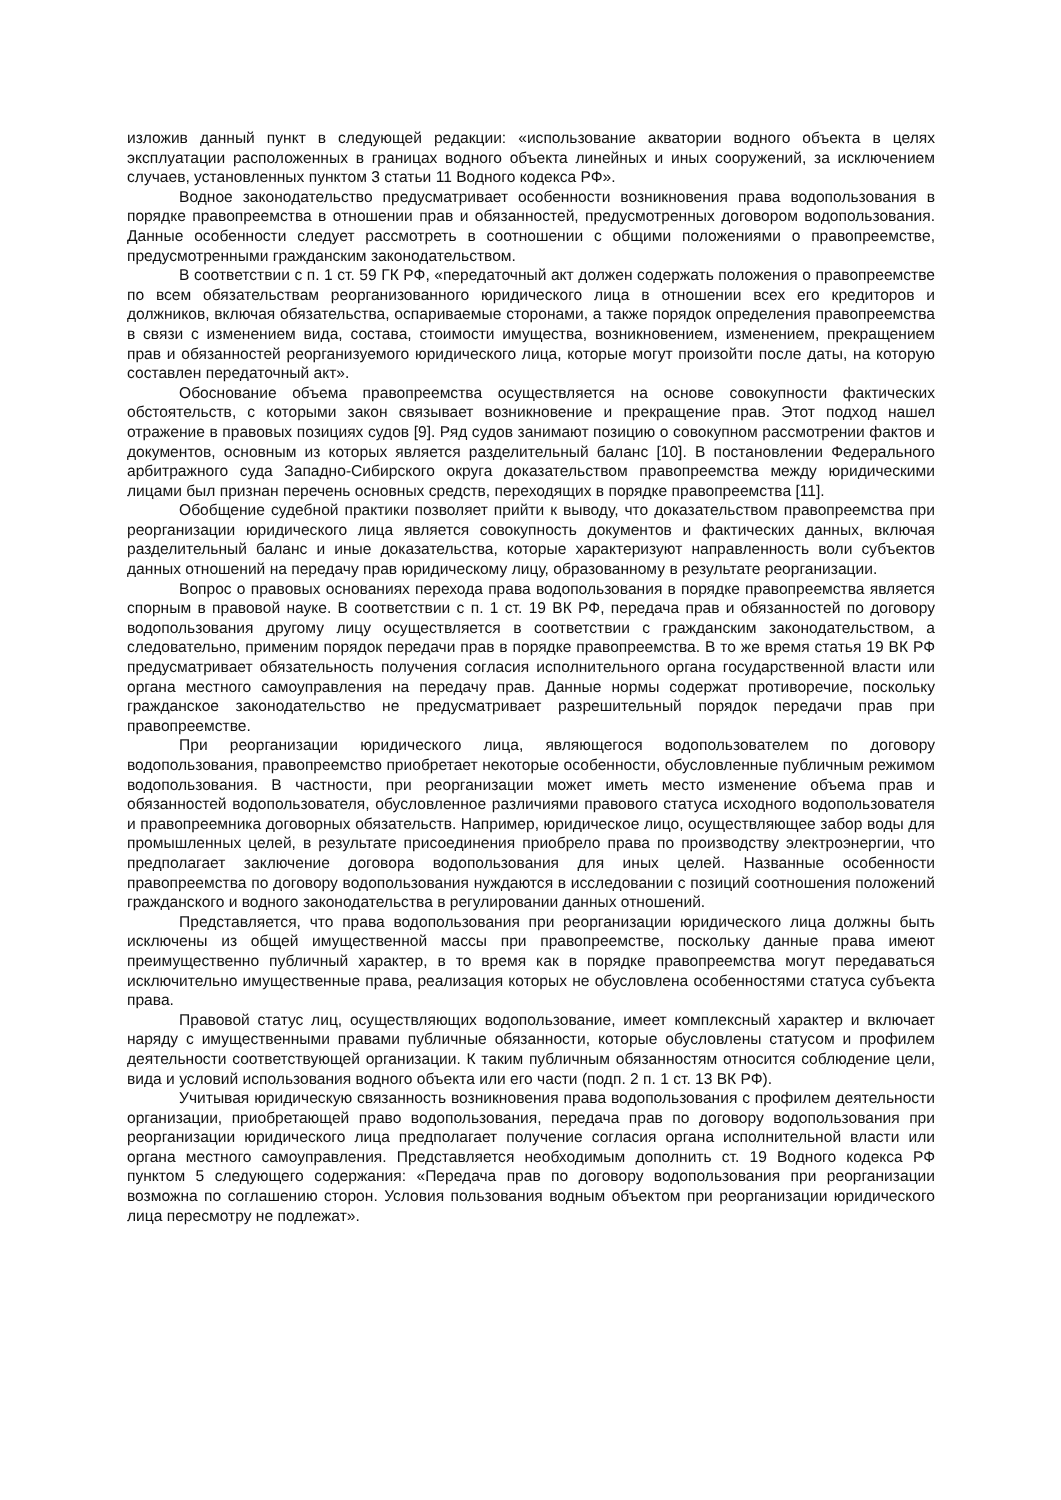изложив данный пункт в следующей редакции: «использование акватории водного объекта в целях эксплуатации расположенных в границах водного объекта линейных и иных сооружений, за исключением случаев, установленных пунктом 3 статьи 11 Водного кодекса РФ».
Водное законодательство предусматривает особенности возникновения права водопользования в порядке правопреемства в отношении прав и обязанностей, предусмотренных договором водопользования. Данные особенности следует рассмотреть в соотношении с общими положениями о правопреемстве, предусмотренными гражданским законодательством.
В соответствии с п. 1 ст. 59 ГК РФ, «передаточный акт должен содержать положения о правопреемстве по всем обязательствам реорганизованного юридического лица в отношении всех его кредиторов и должников, включая обязательства, оспариваемые сторонами, а также порядок определения правопреемства в связи с изменением вида, состава, стоимости имущества, возникновением, изменением, прекращением прав и обязанностей реорганизуемого юридического лица, которые могут произойти после даты, на которую составлен передаточный акт».
Обоснование объема правопреемства осуществляется на основе совокупности фактических обстоятельств, с которыми закон связывает возникновение и прекращение прав. Этот подход нашел отражение в правовых позициях судов [9]. Ряд судов занимают позицию о совокупном рассмотрении фактов и документов, основным из которых является разделительный баланс [10]. В постановлении Федерального арбитражного суда Западно-Сибирского округа доказательством правопреемства между юридическими лицами был признан перечень основных средств, переходящих в порядке правопреемства [11].
Обобщение судебной практики позволяет прийти к выводу, что доказательством правопреемства при реорганизации юридического лица является совокупность документов и фактических данных, включая разделительный баланс и иные доказательства, которые характеризуют направленность воли субъектов данных отношений на передачу прав юридическому лицу, образованному в результате реорганизации.
Вопрос о правовых основаниях перехода права водопользования в порядке правопреемства является спорным в правовой науке. В соответствии с п. 1 ст. 19 ВК РФ, передача прав и обязанностей по договору водопользования другому лицу осуществляется в соответствии с гражданским законодательством, а следовательно, применим порядок передачи прав в порядке правопреемства. В то же время статья 19 ВК РФ предусматривает обязательность получения согласия исполнительного органа государственной власти или органа местного самоуправления на передачу прав. Данные нормы содержат противоречие, поскольку гражданское законодательство не предусматривает разрешительный порядок передачи прав при правопреемстве.
При реорганизации юридического лица, являющегося водопользователем по договору водопользования, правопреемство приобретает некоторые особенности, обусловленные публичным режимом водопользования. В частности, при реорганизации может иметь место изменение объема прав и обязанностей водопользователя, обусловленное различиями правового статуса исходного водопользователя и правопреемника договорных обязательств. Например, юридическое лицо, осуществляющее забор воды для промышленных целей, в результате присоединения приобрело права по производству электроэнергии, что предполагает заключение договора водопользования для иных целей. Названные особенности правопреемства по договору водопользования нуждаются в исследовании с позиций соотношения положений гражданского и водного законодательства в регулировании данных отношений.
Представляется, что права водопользования при реорганизации юридического лица должны быть исключены из общей имущественной массы при правопреемстве, поскольку данные права имеют преимущественно публичный характер, в то время как в порядке правопреемства могут передаваться исключительно имущественные права, реализация которых не обусловлена особенностями статуса субъекта права.
Правовой статус лиц, осуществляющих водопользование, имеет комплексный характер и включает наряду с имущественными правами публичные обязанности, которые обусловлены статусом и профилем деятельности соответствующей организации. К таким публичным обязанностям относится соблюдение цели, вида и условий использования водного объекта или его части (подп. 2 п. 1 ст. 13 ВК РФ).
Учитывая юридическую связанность возникновения права водопользования с профилем деятельности организации, приобретающей право водопользования, передача прав по договору водопользования при реорганизации юридического лица предполагает получение согласия органа исполнительной власти или органа местного самоуправления. Представляется необходимым дополнить ст. 19 Водного кодекса РФ пунктом 5 следующего содержания: «Передача прав по договору водопользования при реорганизации возможна по соглашению сторон. Условия пользования водным объектом при реорганизации юридического лица пересмотру не подлежат».